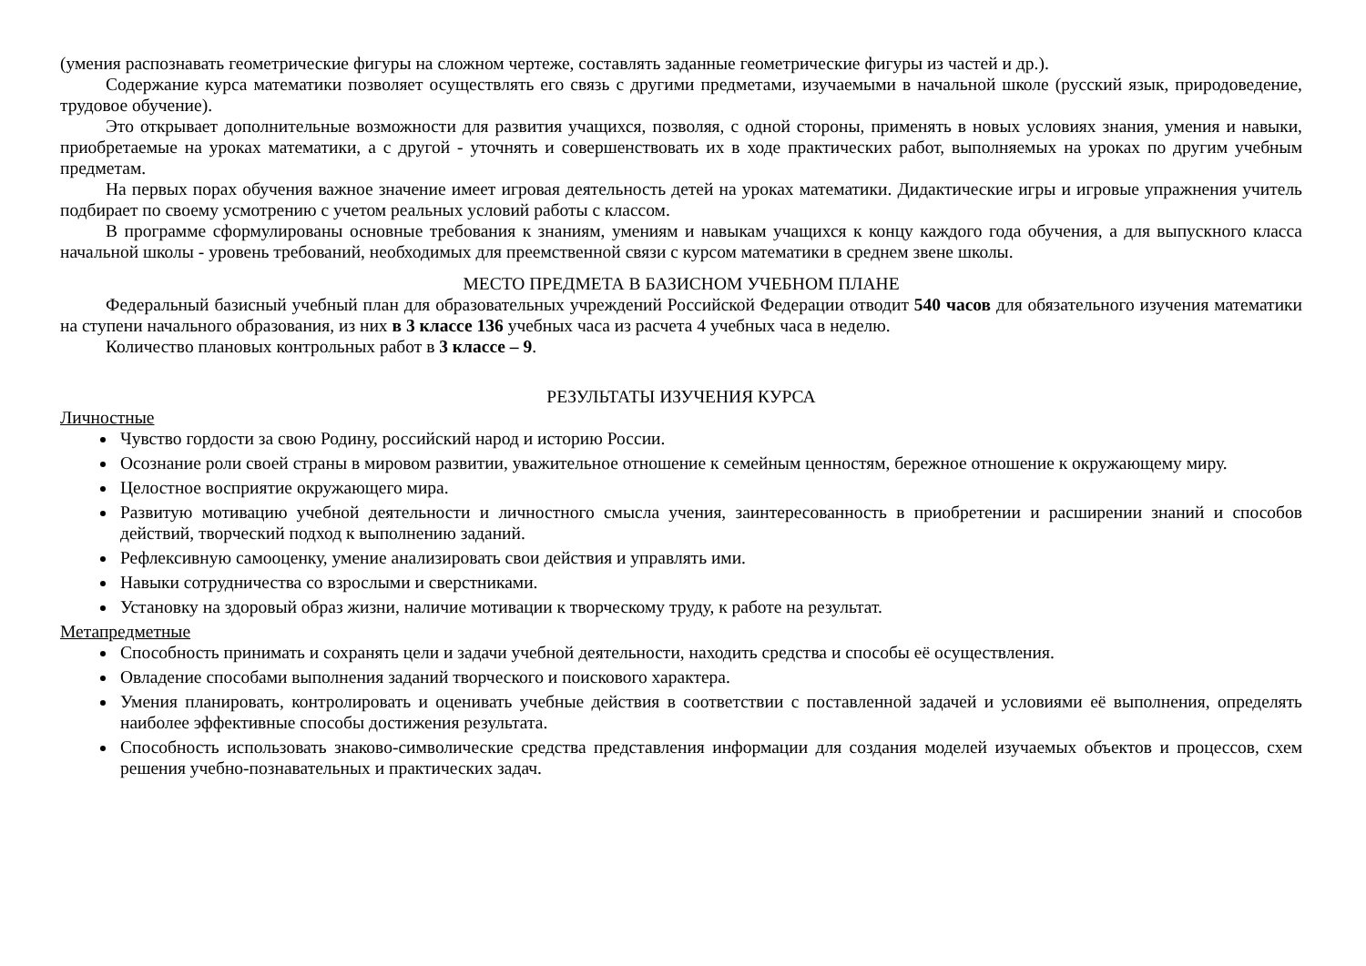(умения распознавать геометрические фигуры на сложном чертеже, составлять заданные геометрические фигуры из частей и др.).
Содержание курса математики позволяет осуществлять его связь с другими предметами, изучаемыми в начальной школе (русский язык, природоведение, трудовое обучение).
Это открывает дополнительные возможности для развития учащихся, позволяя, с одной стороны, применять в новых условиях знания, умения и навыки, приобретаемые на уроках математики, а с другой - уточнять и совершенствовать их в ходе практических работ, выполняемых на уроках по другим учебным предметам.
На первых порах обучения важное значение имеет игровая деятельность детей на уроках математики. Дидактические игры и игровые упражнения учитель подбирает по своему усмотрению с учетом реальных условий работы с классом.
В программе сформулированы основные требования к знаниям, умениям и навыкам учащихся к концу каждого года обучения, а для выпускного класса начальной школы - уровень требований, необходимых для преемственной связи с курсом математики в среднем звене школы.
МЕСТО ПРЕДМЕТА В БАЗИСНОМ УЧЕБНОМ ПЛАНЕ
Федеральный базисный учебный план для образовательных учреждений Российской Федерации отводит 540 часов для обязательного изучения математики на ступени начального образования, из них в 3 классе 136 учебных часа из расчета 4 учебных часа в неделю.
Количество плановых контрольных работ в 3 классе – 9.
РЕЗУЛЬТАТЫ ИЗУЧЕНИЯ КУРСА
Личностные
Чувство гордости за свою Родину, российский народ и историю России.
Осознание роли своей страны в мировом развитии, уважительное отношение к семейным ценностям, бережное отношение к окружающему миру.
Целостное восприятие окружающего мира.
Развитую мотивацию учебной деятельности и личностного смысла учения, заинтересованность в приобретении и расширении знаний и способов действий, творческий подход к выполнению заданий.
Рефлексивную самооценку, умение анализировать свои действия и управлять ими.
Навыки сотрудничества со взрослыми и сверстниками.
Установку на здоровый образ жизни, наличие мотивации к творческому труду, к работе на результат.
Метапредметные
Способность принимать и сохранять цели и задачи учебной деятельности, находить средства и способы её осуществления.
Овладение способами выполнения заданий творческого и поискового характера.
Умения планировать, контролировать и оценивать учебные действия в соответствии с поставленной задачей и условиями её выполнения, определять наиболее эффективные способы достижения результата.
Способность использовать знаково-символические средства представления информации для создания моделей изучаемых объектов и процессов, схем решения учебно-познавательных и практических задач.